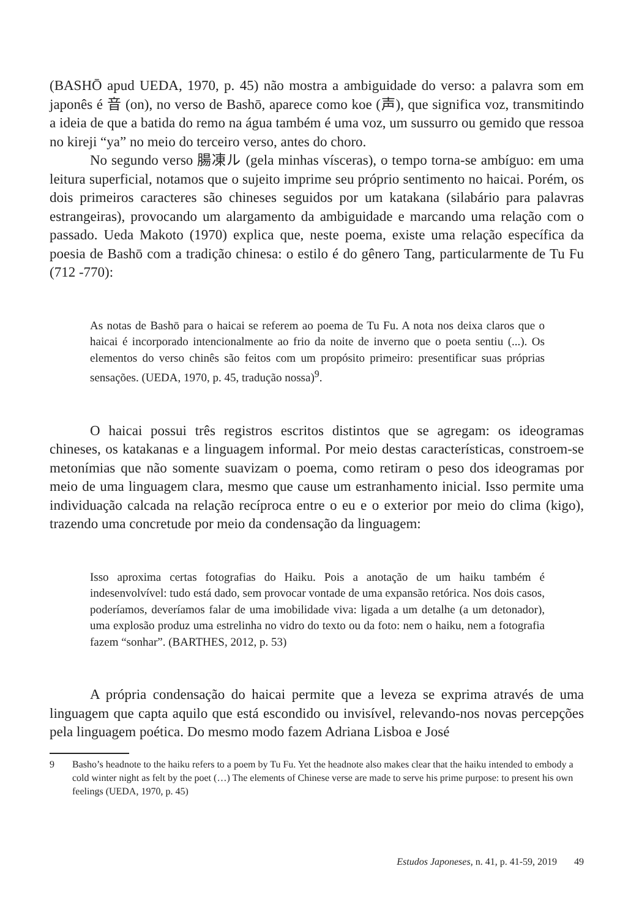(BASHŌ apud UEDA, 1970, p. 45) não mostra a ambiguidade do verso: a palavra som em japonês é 音 (on), no verso de Bashō, aparece como koe (声), que significa voz, transmitindo a ideia de que a batida do remo na água também é uma voz, um sussurro ou gemido que ressoa no kireji “ya” no meio do terceiro verso, antes do choro.
No segundo verso 腸凍ル (gela minhas vísceras), o tempo torna-se ambíguo: em uma leitura superficial, notamos que o sujeito imprime seu próprio sentimento no haicai. Porém, os dois primeiros caracteres são chineses seguidos por um katakana (silabário para palavras estrangeiras), provocando um alargamento da ambiguidade e marcando uma relação com o passado. Ueda Makoto (1970) explica que, neste poema, existe uma relação específica da poesia de Bashō com a tradição chinesa: o estilo é do gênero Tang, particularmente de Tu Fu (712 -770):
As notas de Bashō para o haicai se referem ao poema de Tu Fu. A nota nos deixa claros que o haicai é incorporado intencionalmente ao frio da noite de inverno que o poeta sentiu (...). Os elementos do verso chinês são feitos com um propósito primeiro: presentificar suas próprias sensações. (UEDA, 1970, p. 45, tradução nossa)<sup>9</sup>.
O haicai possui três registros escritos distintos que se agregam: os ideogramas chineses, os katakanas e a linguagem informal. Por meio destas características, constroem-se metonímias que não somente suavizam o poema, como retiram o peso dos ideogramas por meio de uma linguagem clara, mesmo que cause um estranhamento inicial. Isso permite uma individuação calcada na relação recíproca entre o eu e o exterior por meio do clima (kigo), trazendo uma concretude por meio da condensação da linguagem:
Isso aproxima certas fotografias do Haiku. Pois a anotação de um haiku também é indesenvolvível: tudo está dado, sem provocar vontade de uma expansão retórica. Nos dois casos, poderíamos, deveríamos falar de uma imobilidade viva: ligada a um detalhe (a um detonador), uma explosão produz uma estrelinha no vidro do texto ou da foto: nem o haiku, nem a fotografia fazem “sonhar”. (BARTHES, 2012, p. 53)
A própria condensação do haicai permite que a leveza se exprima através de uma linguagem que capta aquilo que está escondido ou invisível, relevando-nos novas percepções pela linguagem poética. Do mesmo modo fazem Adriana Lisboa e José
9 Basho’s headnote to the haiku refers to a poem by Tu Fu. Yet the headnote also makes clear that the haiku intended to embody a cold winter night as felt by the poet (…) The elements of Chinese verse are made to serve his prime purpose: to present his own feelings (UEDA, 1970, p. 45)
Estudos Japoneses, n. 41, p. 41-59, 2019 49